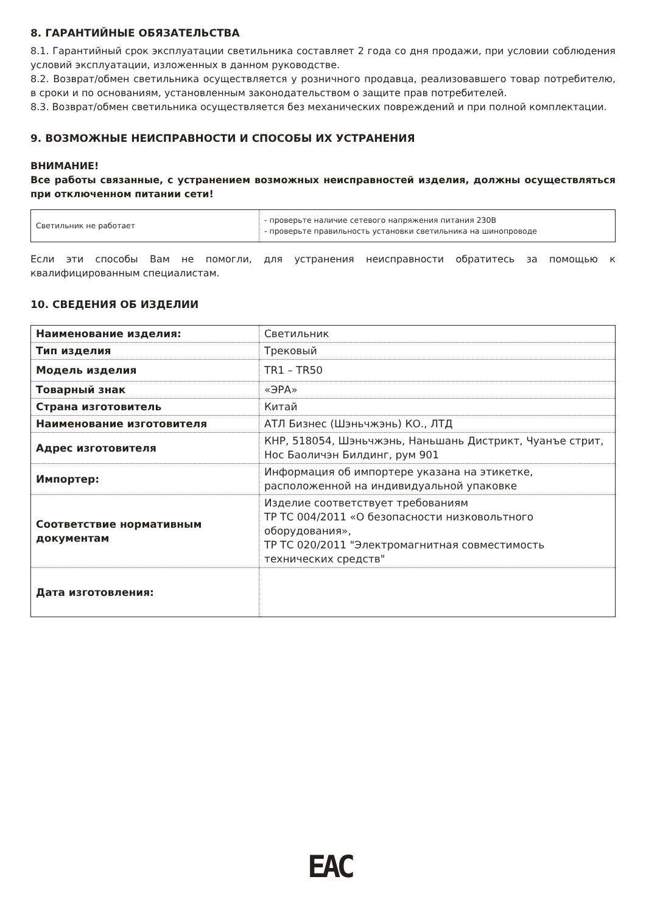8. ГАРАНТИЙНЫЕ ОБЯЗАТЕЛЬСТВА
8.1. Гарантийный срок эксплуатации светильника составляет 2 года со дня продажи, при условии соблюдения условий эксплуатации, изложенных в данном руководстве.
8.2. Возврат/обмен светильника осуществляется у розничного продавца, реализовавшего товар потребителю, в сроки и по основаниям, установленным законодательством о защите прав потребителей.
8.3. Возврат/обмен светильника осуществляется без механических повреждений и при полной комплектации.
9. ВОЗМОЖНЫЕ НЕИСПРАВНОСТИ И СПОСОБЫ ИХ УСТРАНЕНИЯ
ВНИМАНИЕ!
Все работы связанные, с устранением возможных неисправностей изделия, должны осуществляться при отключенном питании сети!
| Светильник не работает | - проверьте наличие сетевого напряжения питания 230В - проверьте правильность установки светильника на шинопроводе |
Если эти способы Вам не помогли, для устранения неисправности обратитесь за помощью к квалифицированным специалистам.
10. СВЕДЕНИЯ ОБ ИЗДЕЛИИ
| Наименование изделия: | Светильник |
| Тип изделия | Трековый |
| Модель изделия | TR1 – TR50 |
| Товарный знак | «ЭРА» |
| Страна изготовитель | Китай |
| Наименование изготовителя | АТЛ Бизнес (Шэньчжэнь) КО., ЛТД |
| Адрес изготовителя | КНР, 518054, Шэньчжэнь, Наньшань Дистрикт, Чуанъе стрит, Нос Баоличэн Билдинг, рум 901 |
| Импортер: | Информация об импортере указана на этикетке, расположенной на индивидуальной упаковке |
| Соответствие нормативным документам | Изделие соответствует требованиям ТР ТС 004/2011 «О безопасности низковольтного оборудования», ТР ТС 020/2011 "Электромагнитная совместимость технических средств" |
| Дата изготовления: | |
EAC